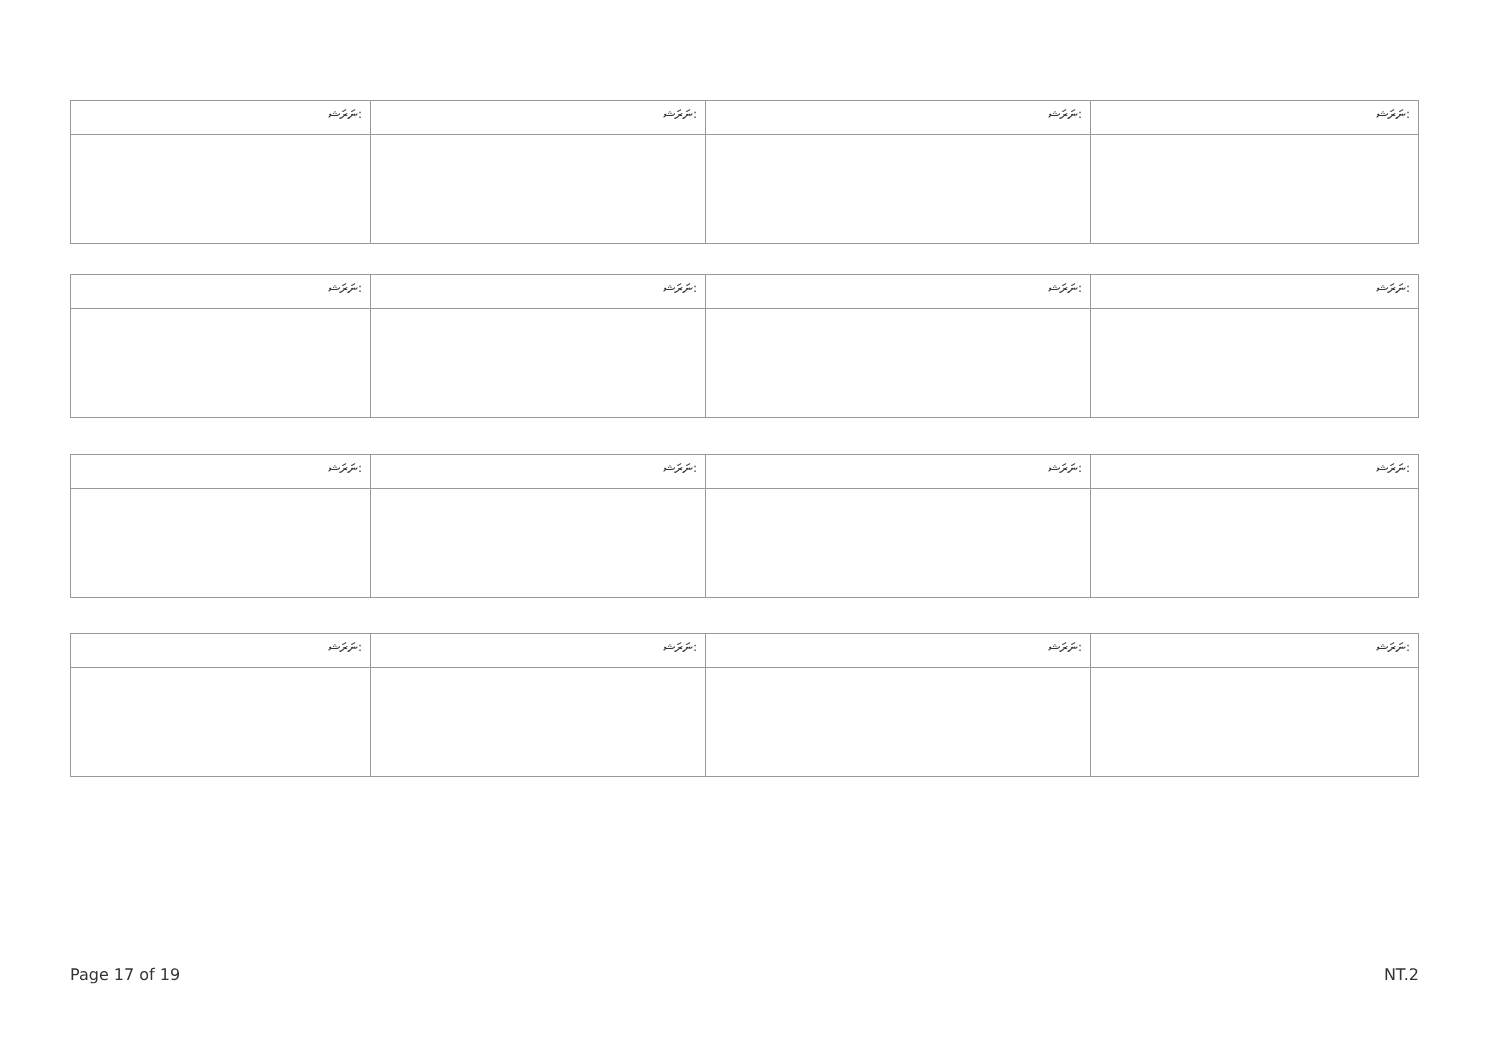| ނަރަޝ: | ނަރަޝ: | ނަރަޝ: | ނަރަޝ: |
| ނަރަޝ: | ނަރަޝ: | ނަރަޝ: | ނަރަޝ: |
| ނަރަޝ: | ނަރަޝ: | ނަރަޝ: | ނަރަޝ: |
| ނަރަޝ: | ނަރަޝ: | ނަރަޝ: | ނަރަޝ: |
Page 17 of 19 NT.2